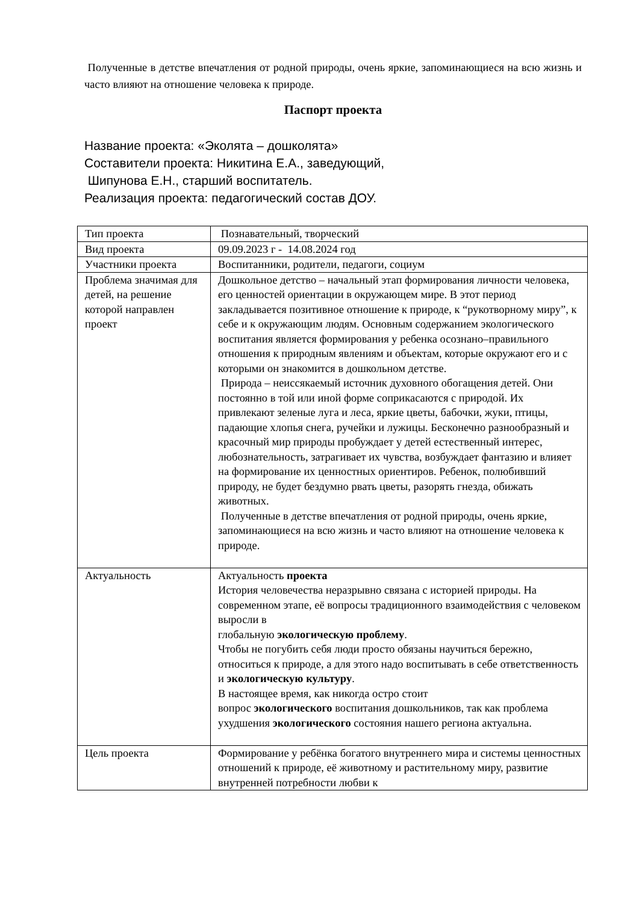Полученные в детстве впечатления от родной природы, очень яркие, запоминающиеся на всю жизнь и часто влияют на отношение человека к природе.
Паспорт проекта
Название проекта: «Эколята – дошколята»
Составители проекта: Никитина Е.А., заведующий,
Шипунова Е.Н., старший воспитатель.
Реализация проекта: педагогический состав ДОУ.
| Тип проекта | Познавательный, творческий |
| Вид проекта | 09.09.2023 г - 14.08.2024 год |
| Участники проекта | Воспитанники, родители, педагоги, социум |
| Проблема значимая для детей, на решение которой направлен проект | Дошкольное детство – начальный этап формирования личности человека, его ценностей ориентации в окружающем мире. В этот период закладывается позитивное отношение к природе, к “рукотворному миру”, к себе и к окружающим людям. Основным содержанием экологического воспитания является формирования у ребенка осознано–правильного отношения к природным явлениям и объектам, которые окружают его и с которыми он знакомится в дошкольном детстве. Природа – неиссякаемый источник духовного обогащения детей. Они постоянно в той или иной форме соприкасаются с природой. Их привлекают зеленые луга и леса, яркие цветы, бабочки, жуки, птицы, падающие хлопья снега, ручейки и лужицы. Бесконечно разнообразный и красочный мир природы пробуждает у детей естественный интерес, любознательность, затрагивает их чувства, возбуждает фантазию и влияет на формирование их ценностных ориентиров. Ребенок, полюбивший природу, не будет бездумно рвать цветы, разорять гнезда, обижать животных. Полученные в детстве впечатления от родной природы, очень яркие, запоминающиеся на всю жизнь и часто влияют на отношение человека к природе. |
| Актуальность | Актуальность проекта История человечества неразрывно связана с историей природы. На современном этапе, её вопросы традиционного взаимодействия с человеком выросли в глобальную экологическую проблему . Чтобы не погубить себя люди просто обязаны научиться бережно, относиться к природе, а для этого надо воспитывать в себе ответственность и экологическую культуру . В настоящее время, как никогда остро стоит вопрос экологического воспитания дошкольников, так как проблема ухудшения экологического состояния нашего региона актуальна. |
| Цель проекта | Формирование у ребёнка богатого внутреннего мира и системы ценностных отношений к природе, её животному и растительному миру, развитие внутренней потребности любви к |